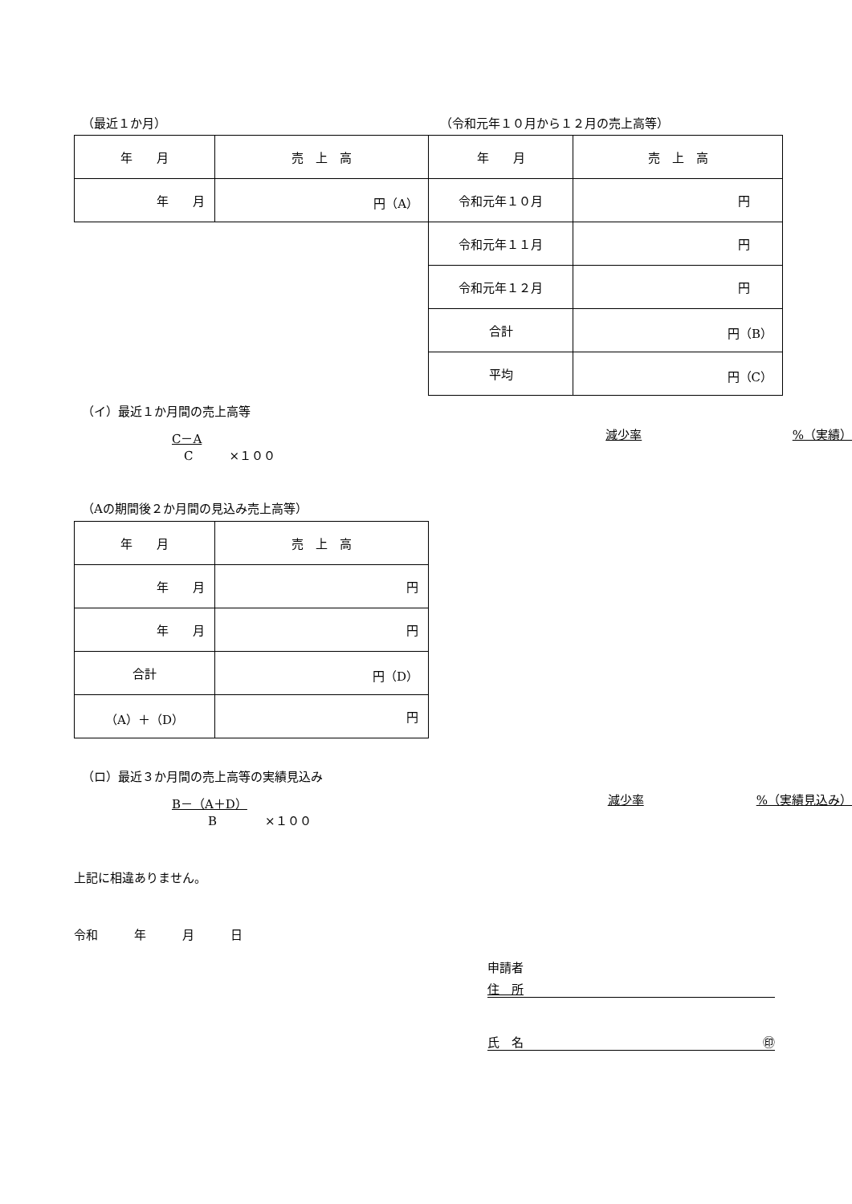（最近１か月） （令和元年１０月から１２月の売上高等）
| 年 月 | 売 上 高 |
| 年 月 | 円（A） |
| 年 月 | 売 上 高 |
| 令和元年１０月 | 円 |
| 令和元年１１月 | 円 |
| 令和元年１２月 | 円 |
| 合計 | 円（B） |
| 平均 | 円（C） |
（イ）最近１か月間の売上高等
C－A
　C　　　×１００
減少率%（実績）
（Aの期間後２か月間の見込み売上高等）
| 年 月 | 売 上 高 |
| 年 月 | 円 |
| 年 月 | 円 |
| 合計 | 円（D） |
| （A）＋（D） | 円 |
（ロ）最近３か月間の売上高等の実績見込み
B－（A＋D）
　　　B　　　　×１００
減少率%（実績見込み）
上記に相違ありません。
令和　　　年　　　月　　　日
申請者
住　所
氏　名 ㊞